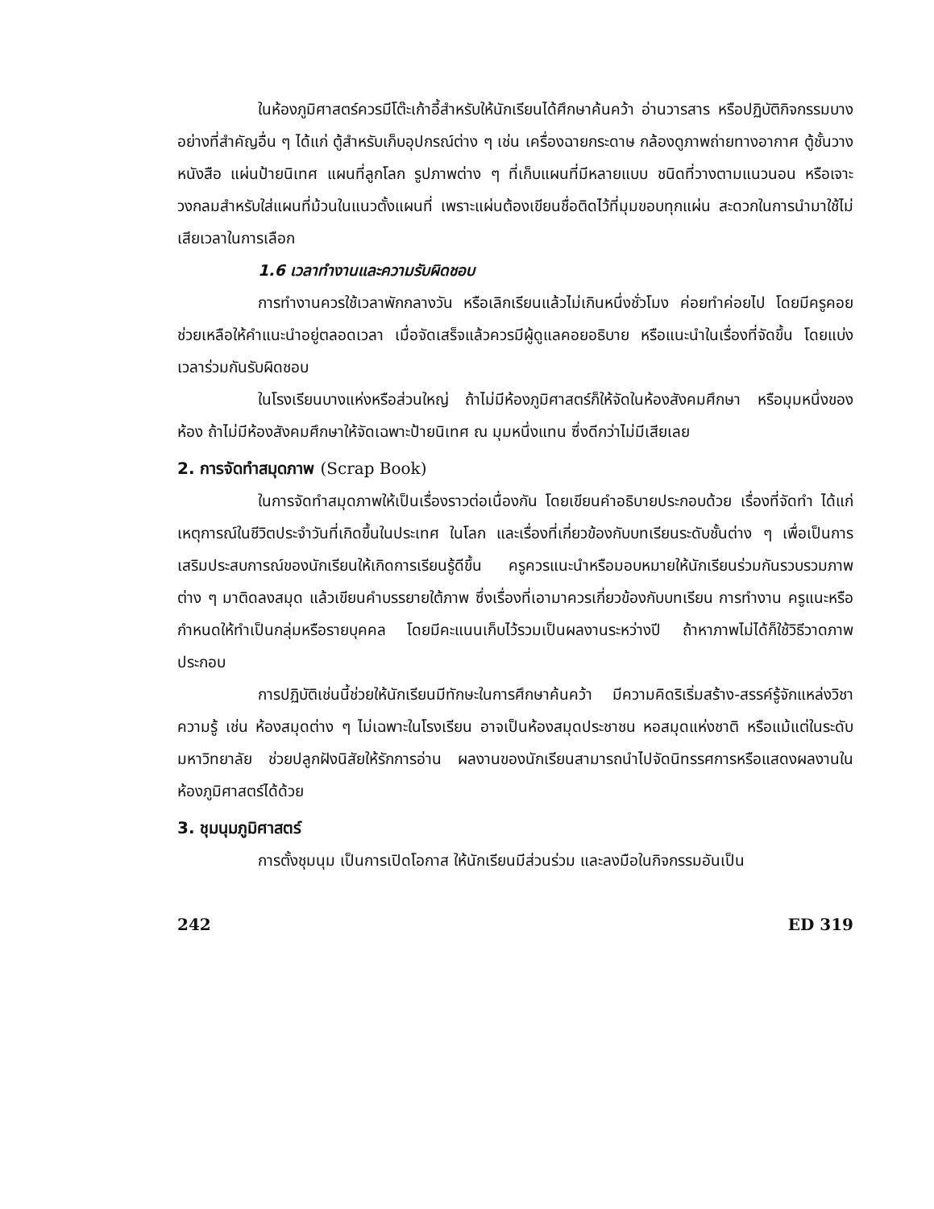ในห้องภูมิศาสตร์ควรมีโต๊ะเก้าอี้สำหรับให้นักเรียนได้ศึกษาค้นคว้า อ่านวารสาร หรือปฏิบัติกิจกรรมบางอย่างที่สำคัญอื่น ๆ ได้แก่ ตู้สำหรับเก็บอุปกรณ์ต่าง ๆ เช่น เครื่องฉายกระดาษ กล้องดูภาพถ่ายทางอากาศ ตู้ชั้นวางหนังสือ แผ่นป้ายนิเทศ แผนที่ลูกโลก รูปภาพต่าง ๆ ที่เก็บแผนที่มีหลายแบบ ชนิดที่วางตามแนวนอน หรือเจาะวงกลมสำหรับใส่แผนที่ม้วนในแนวตั้งแผนที่ เพราะแผ่นต้องเขียนชื่อติดไว้ที่มุมขอบทุกแผ่น สะดวกในการนำมาใช้ไม่เสียเวลาในการเลือก
1.6 เวลาทำงานและความรับผิดชอบ
การทำงานควรใช้เวลาพักกลางวัน หรือเลิกเรียนแล้วไม่เกินหนึ่งชั่วโมง ค่อยทำค่อยไป โดยมีครูคอยช่วยเหลือให้คำแนะนำอยู่ตลอดเวลา เมื่อจัดเสร็จแล้วควรมีผู้ดูแลคอยอธิบาย หรือแนะนำในเรื่องที่จัดขึ้น โดยแบ่งเวลาร่วมกันรับผิดชอบ
ในโรงเรียนบางแห่งหรือส่วนใหญ่ ถ้าไม่มีห้องภูมิศาสตร์ก็ให้จัดในห้องสังคมศึกษา หรือมุมหนึ่งของห้อง ถ้าไม่มีห้องสังคมศึกษาให้จัดเฉพาะป้ายนิเทศ ณ มุมหนึ่งแทน ซึ่งดีกว่าไม่มีเสียเลย
2. การจัดทำสมุดภาพ (Scrap Book)
ในการจัดทำสมุดภาพให้เป็นเรื่องราวต่อเนื่องกัน โดยเขียนคำอธิบายประกอบด้วย เรื่องที่จัดทำ ได้แก่ เหตุการณ์ในชีวิตประจำวันที่เกิดขึ้นในประเทศ ในโลก และเรื่องที่เกี่ยวข้องกับบทเรียนระดับชั้นต่าง ๆ เพื่อเป็นการเสริมประสบการณ์ของนักเรียนให้เกิดการเรียนรู้ดีขึ้น ครูควรแนะนำหรือมอบหมายให้นักเรียนร่วมกันรวบรวมภาพต่าง ๆ มาติดลงสมุด แล้วเขียนคำบรรยายใต้ภาพ ซึ่งเรื่องที่เอามาควรเกี่ยวข้องกับบทเรียน การทำงาน ครูแนะหรือกำหนดให้ทำเป็นกลุ่มหรือรายบุคคล โดยมีคะแนนเก็บไว้รวมเป็นผลงานระหว่างปี ถ้าหาภาพไม่ได้ก็ใช้วิธีวาดภาพประกอบ
การปฏิบัติเช่นนี้ช่วยให้นักเรียนมีทักษะในการศึกษาค้นคว้า มีความคิดริเริ่มสร้าง-สรรค์รู้จักแหล่งวิชาความรู้ เช่น ห้องสมุดต่าง ๆ ไม่เฉพาะในโรงเรียน อาจเป็นห้องสมุดประชาชน หอสมุดแห่งชาติ หรือแม้แต่ในระดับมหาวิทยาลัย ช่วยปลูกฝังนิสัยให้รักการอ่าน ผลงานของนักเรียนสามารถนำไปจัดนิทรรศการหรือแสดงผลงานในห้องภูมิศาสตร์ได้ด้วย
3. ชุมนุมภูมิศาสตร์
การตั้งชุมนุม เป็นการเปิดโอกาส ให้นักเรียนมีส่วนร่วม และลงมือในกิจกรรมอันเป็น
242 ED 319